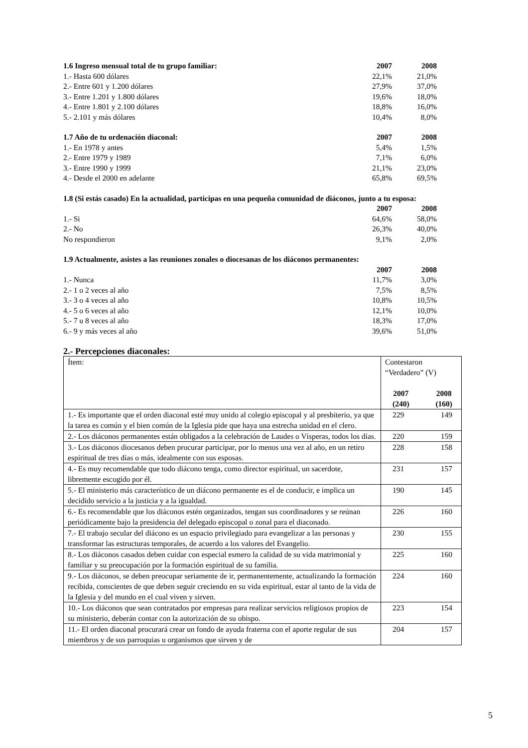| 1.6 Ingreso mensual total de tu grupo familiar: | 2007 | 2008 |
| 1.- Hasta 600 dólares | 22,1% | 21,0% |
| 2.- Entre 601 y 1.200 dólares | 27,9% | 37,0% |
| 3.- Entre 1.201 y 1.800 dólares | 19,6% | 18,0% |
| 4.- Entre 1.801 y 2.100 dólares | 18,8% | 16,0% |
| 5.- 2.101 y más dólares | 10,4% | 8,0% |
| 1.7 Año de tu ordenación diaconal: | 2007 | 2008 |
| 1.- En 1978 y antes | 5,4% | 1,5% |
| 2.- Entre 1979 y 1989 | 7,1% | 6,0% |
| 3.- Entre 1990 y 1999 | 21,1% | 23,0% |
| 4.- Desde el 2000 en adelante | 65,8% | 69,5% |
| 1.8 (Si estás casado) En la actualidad, participas en una pequeña comunidad de diáconos, junto a tu esposa: | | |
| | 2007 | 2008 |
| 1.- Si | 64,6% | 58,0% |
| 2.- No | 26,3% | 40,0% |
| No respondieron | 9,1% | 2,0% |
| 1.9 Actualmente, asistes a las reuniones zonales o diocesanas de los diáconos permanentes: | | |
| | 2007 | 2008 |
| 1.- Nunca | 11,7% | 3,0% |
| 2.- 1 o 2 veces al año | 7,5% | 8,5% |
| 3.- 3 o 4 veces al año | 10,8% | 10,5% |
| 4.- 5 o 6 veces al año | 12,1% | 10,0% |
| 5.- 7 u 8 veces al año | 18,3% | 17,0% |
| 6.- 9 y más veces al año | 39,6% | 51,0% |
2.- Percepciones diaconales:
| Ítem: | Contestaron “Verdadero” (V) 2007 (240) 2008 (160) |
| 1.- Es importante que el orden diaconal esté muy unido al colegio episcopal y al presbiterio, ya que la tarea es común y el bien común de la Iglesia pide que haya una estrecha unidad en el clero. | 229 149 |
| 2.- Los diáconos permanentes están obligados a la celebración de Laudes o Vísperas, todos los días. | 220 159 |
| 3.- Los diáconos diocesanos deben procurar participar, por lo menos una vez al año, en un retiro espiritual de tres días o más, idealmente con sus esposas. | 228 158 |
| 4.- Es muy recomendable que todo diácono tenga, como director espiritual, un sacerdote, libremente escogido por él. | 231 157 |
| 5.- El ministerio más característico de un diácono permanente es el de conducir, e implica un decidido servicio a la justicia y a la igualdad. | 190 145 |
| 6.- Es recomendable que los diáconos estén organizados, tengan sus coordinadores y se reúnan periódicamente bajo la presidencia del delegado episcopal o zonal para el diaconado. | 226 160 |
| 7.- El trabajo secular del diácono es un espacio privilegiado para evangelizar a las personas y transformar las estructuras temporales, de acuerdo a los valores del Evangelio. | 230 155 |
| 8.- Los diáconos casados deben cuidar con especial esmero la calidad de su vida matrimonial y familiar y su preocupación por la formación espiritual de su familia. | 225 160 |
| 9.- Los diáconos, se deben preocupar seriamente de ir, permanentemente, actualizando la formación recibida, conscientes de que deben seguir creciendo en su vida espiritual, estar al tanto de la vida de la Iglesia y del mundo en el cual viven y sirven. | 224 160 |
| 10.- Los diáconos que sean contratados por empresas para realizar servicios religiosos propios de su ministerio, deberán contar con la autorización de su obispo. | 223 154 |
| 11.- El orden diaconal procurará crear un fondo de ayuda fraterna con el aporte regular de sus miembros y de sus parroquias u organismos que sirven y de | 204 157 |
5